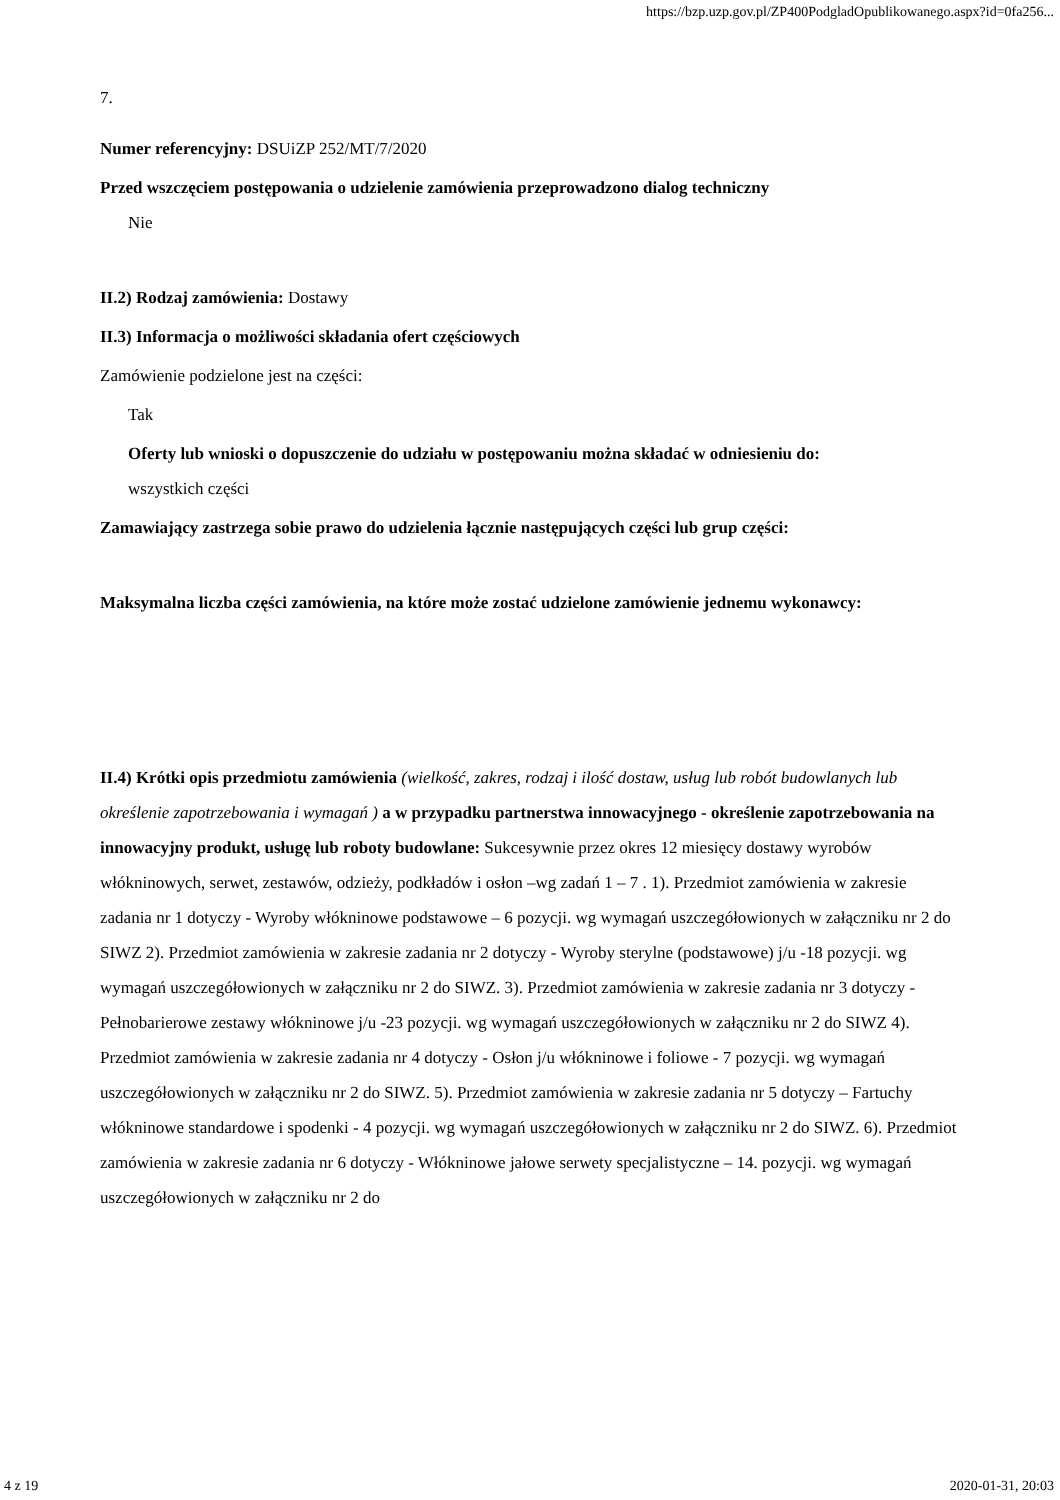https://bzp.uzp.gov.pl/ZP400PodgladOpublikowanego.aspx?id=0fa256...
7.
Numer referencyjny: DSUiZP 252/MT/7/2020
Przed wszczęciem postępowania o udzielenie zamówienia przeprowadzono dialog techniczny
Nie
II.2) Rodzaj zamówienia: Dostawy
II.3) Informacja o możliwości składania ofert częściowych
Zamówienie podzielone jest na części:
Tak
Oferty lub wnioski o dopuszczenie do udziału w postępowaniu można składać w odniesieniu do:
wszystkich części
Zamawiający zastrzega sobie prawo do udzielenia łącznie następujących części lub grup części:
Maksymalna liczba części zamówienia, na które może zostać udzielone zamówienie jednemu wykonawcy:
II.4) Krótki opis przedmiotu zamówienia (wielkość, zakres, rodzaj i ilość dostaw, usług lub robót budowlanych lub określenie zapotrzebowania i wymagań ) a w przypadku partnerstwa innowacyjnego - określenie zapotrzebowania na innowacyjny produkt, usługę lub roboty budowlane: Sukcesywnie przez okres 12 miesięcy dostawy wyrobów włókninowych, serwet, zestawów, odzieży, podkładów i osłon –wg zadań 1 – 7 . 1). Przedmiot zamówienia w zakresie zadania nr 1 dotyczy - Wyroby włókninowe podstawowe – 6 pozycji. wg wymagań uszczegółowionych w załączniku nr 2 do SIWZ 2). Przedmiot zamówienia w zakresie zadania nr 2 dotyczy - Wyroby sterylne (podstawowe) j/u -18 pozycji. wg wymagań uszczegółowionych w załączniku nr 2 do SIWZ. 3). Przedmiot zamówienia w zakresie zadania nr 3 dotyczy - Pełnobarierowe zestawy włókninowe j/u -23 pozycji. wg wymagań uszczegółowionych w załączniku nr 2 do SIWZ 4). Przedmiot zamówienia w zakresie zadania nr 4 dotyczy - Osłon j/u włókninowe i foliowe - 7 pozycji. wg wymagań uszczegółowionych w załączniku nr 2 do SIWZ. 5). Przedmiot zamówienia w zakresie zadania nr 5 dotyczy – Fartuchy włókninowe standardowe i spodenki - 4 pozycji. wg wymagań uszczegółowionych w załączniku nr 2 do SIWZ. 6). Przedmiot zamówienia w zakresie zadania nr 6 dotyczy - Włókninowe jałowe serwety specjalistyczne – 14. pozycji. wg wymagań uszczegółowionych w załączniku nr 2 do
4 z 19 2020-01-31, 20:03